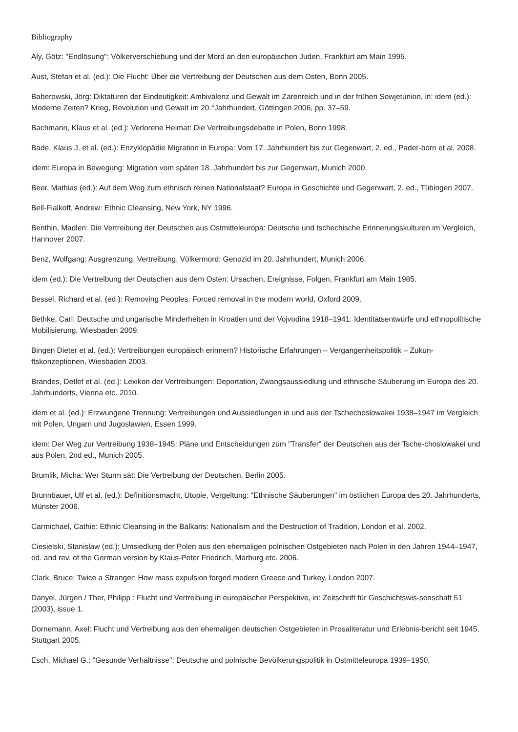Bibliography
Aly, Götz: "Endlösung": Völkerverschiebung und der Mord an den europäischen Juden, Frankfurt am Main 1995.
Aust, Stefan et al. (ed.): Die Flucht: Über die Vertreibung der Deutschen aus dem Osten, Bonn 2005.
Baberowski, Jörg: Diktaturen der Eindeutigkeit: Ambivalenz und Gewalt im Zarenreich und in der frühen Sowjetunion, in: idem (ed.): Moderne Zeiten? Krieg, Revolution und Gewalt im 20.°Jahrhundert, Göttingen 2006, pp. 37–59.
Bachmann, Klaus et al. (ed.): Verlorene Heimat: Die Vertreibungsdebatte in Polen, Bonn 1998.
Bade, Klaus J. et al. (ed.): Enzyklopädie Migration in Europa: Vom 17. Jahrhundert bis zur Gegenwart, 2. ed., Pader-born et al. 2008.
idem: Europa in Bewegung: Migration vom späten 18. Jahrhundert bis zur Gegenwart, Munich 2000.
Beer, Mathias (ed.): Auf dem Weg zum ethnisch reinen Nationalstaat? Europa in Geschichte und Gegenwart, 2. ed., Tübingen 2007.
Bell-Fialkoff, Andrew: Ethnic Cleansing, New York, NY 1996.
Benthin, Madlen: Die Vertreibung der Deutschen aus Ostmitteleuropa: Deutsche und tschechische Erinnerungskulturen im Vergleich, Hannover 2007.
Benz, Wolfgang: Ausgrenzung, Vertreibung, Völkermord: Genozid im 20. Jahrhundert, Munich 2006.
idem (ed.): Die Vertreibung der Deutschen aus dem Osten: Ursachen, Ereignisse, Folgen, Frankfurt am Main 1985.
Bessel, Richard et al. (ed.): Removing Peoples: Forced removal in the modern world, Oxford 2009.
Bethke, Carl: Deutsche und ungarische Minderheiten in Kroatien und der Vojvodina 1918–1941: Identitätsentwürfe und ethnopolitische Mobilisierung, Wiesbaden 2009.
Bingen Dieter et al. (ed.): Vertreibungen europäisch erinnern? Historische Erfahrungen – Vergangenheitspolitik – Zukun-ftskonzeptionen, Wiesbaden 2003.
Brandes, Detlef et al. (ed.): Lexikon der Vertreibungen: Deportation, Zwangsaussiedlung und ethnische Säuberung im Europa des 20. Jahrhunderts, Vienna etc. 2010.
idem et al. (ed.): Erzwungene Trennung: Vertreibungen und Aussiedlungen in und aus der Tschechoslowakei 1938–1947 im Vergleich mit Polen, Ungarn und Jugoslawien, Essen 1999.
idem: Der Weg zur Vertreibung 1938–1945: Pläne und Entscheidungen zum "Transfer" der Deutschen aus der Tsche-choslowakei und aus Polen, 2nd ed., Munich 2005.
Brumlik, Micha: Wer Sturm sät: Die Vertreibung der Deutschen, Berlin 2005.
Brunnbauer, Ulf et al. (ed.): Definitionsmacht, Utopie, Vergeltung: "Ethnische Säuberungen" im östlichen Europa des 20. Jahrhunderts, Münster 2006.
Carmichael, Cathie: Ethnic Cleansing in the Balkans: Nationalism and the Destruction of Tradition, London et al. 2002.
Ciesielski, Stanislaw (ed.): Umsiedlung der Polen aus den ehemaligen polnischen Ostgebieten nach Polen in den Jahren 1944–1947, ed. and rev. of the German version by Klaus-Peter Friedrich, Marburg etc. 2006.
Clark, Bruce: Twice a Stranger: How mass expulsion forged modern Greece and Turkey, London 2007.
Danyel, Jürgen / Ther, Philipp : Flucht und Vertreibung in europäischer Perspektive, in: Zeitschrift für Geschichtswis-senschaft 51 (2003), issue 1.
Dornemann, Axel: Flucht und Vertreibung aus den ehemaligen deutschen Ostgebieten in Prosaliteratur und Erlebnis-bericht seit 1945, Stuttgart 2005.
Esch, Michael G.: "Gesunde Verhältnisse": Deutsche und polnische Bevölkerungspolitik in Ostmitteleuropa 1939–1950,